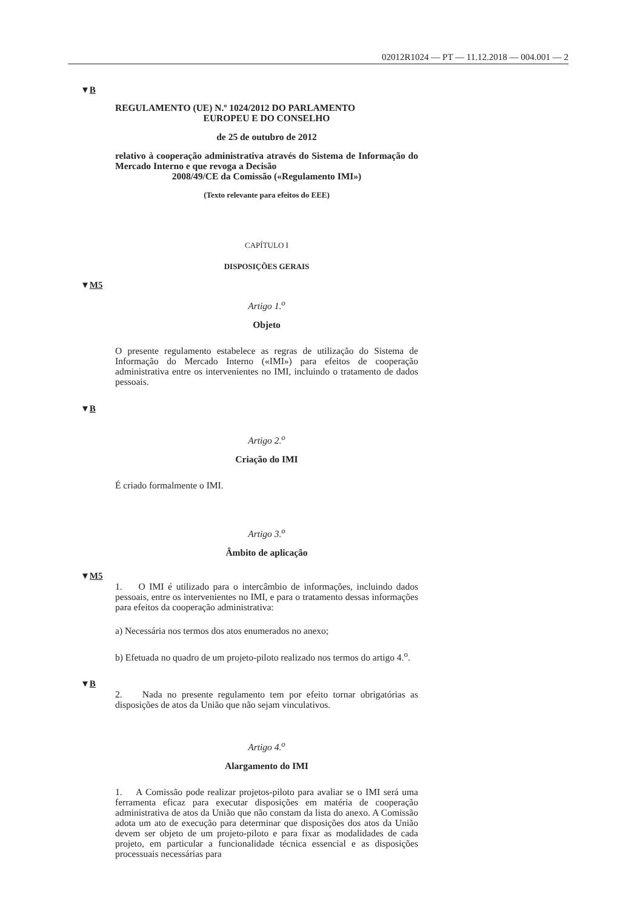02012R1024 — PT — 11.12.2018 — 004.001 — 2
▼B
REGULAMENTO (UE) N.º 1024/2012 DO PARLAMENTO
EUROPEU E DO CONSELHO
de 25 de outubro de 2012
relativo à cooperação administrativa através do Sistema de Informação do Mercado Interno e que revoga a Decisão
2008/49/CE da Comissão («Regulamento IMI»)
(Texto relevante para efeitos do EEE)
CAPÍTULO I
DISPOSIÇÕES GERAIS
▼M5
Artigo 1.<sup>o</sup>
Objeto
O presente regulamento estabelece as regras de utilização do Sistema de Informação do Mercado Interno («IMI») para efeitos de cooperação administrativa entre os intervenientes no IMI, incluindo o tratamento de dados pessoais.
▼B
Artigo 2.<sup>o</sup>
Criação do IMI
É criado formalmente o IMI.
Artigo 3.<sup>o</sup>
Âmbito de aplicação
▼M5
1. O IMI é utilizado para o intercâmbio de informações, incluindo dados pessoais, entre os intervenientes no IMI, e para o tratamento dessas informações para efeitos da cooperação administrativa:
a) Necessária nos termos dos atos enumerados no anexo;
b) Efetuada no quadro de um projeto-piloto realizado nos termos do artigo 4.<sup>o</sup>.
▼B
2. Nada no presente regulamento tem por efeito tornar obrigatórias as disposições de atos da União que não sejam vinculativos.
Artigo 4.<sup>o</sup>
Alargamento do IMI
1. A Comissão pode realizar projetos-piloto para avaliar se o IMI será uma ferramenta eficaz para executar disposições em matéria de cooperação administrativa de atos da União que não constam da lista do anexo. A Comissão adota um ato de execução para determinar que disposições dos atos da União devem ser objeto de um projeto-piloto e para fixar as modalidades de cada projeto, em particular a funcionalidade técnica essencial e as disposições processuais necessárias para